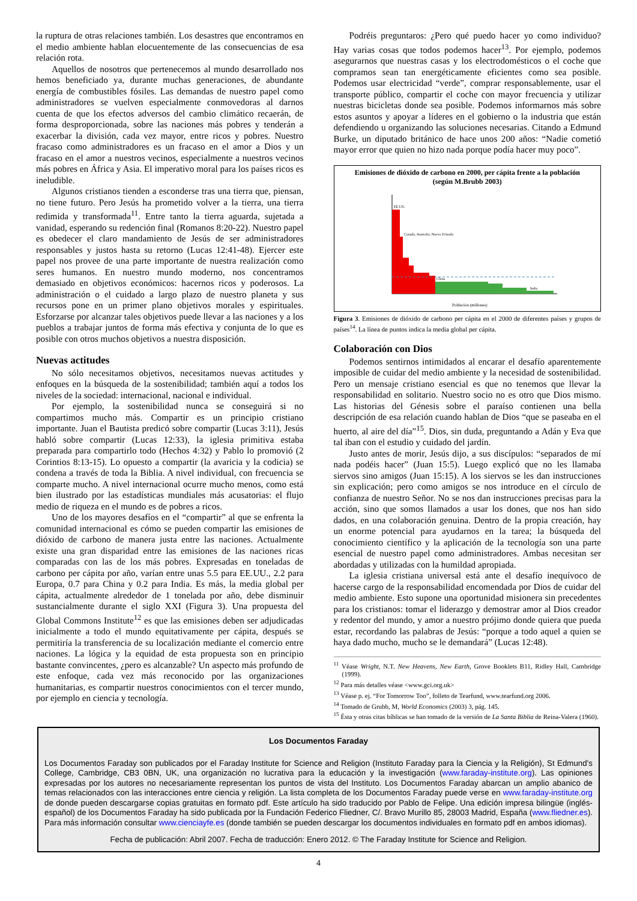la ruptura de otras relaciones también. Los desastres que encontramos en el medio ambiente hablan elocuentemente de las consecuencias de esa relación rota.
Aquellos de nosotros que pertenecemos al mundo desarrollado nos hemos beneficiado ya, durante muchas generaciones, de abundante energía de combustibles fósiles. Las demandas de nuestro papel como administradores se vuelven especialmente conmovedoras al darnos cuenta de que los efectos adversos del cambio climático recaerán, de forma desproporcionada, sobre las naciones más pobres y tenderán a exacerbar la división, cada vez mayor, entre ricos y pobres. Nuestro fracaso como administradores es un fracaso en el amor a Dios y un fracaso en el amor a nuestros vecinos, especialmente a nuestros vecinos más pobres en África y Asia. El imperativo moral para los países ricos es ineludible.
Algunos cristianos tienden a esconderse tras una tierra que, piensan, no tiene futuro. Pero Jesús ha prometido volver a la tierra, una tierra redimida y transformada<sup>11</sup>. Entre tanto la tierra aguarda, sujetada a vanidad, esperando su redención final (Romanos 8:20-22). Nuestro papel es obedecer el claro mandamiento de Jesús de ser administradores responsables y justos hasta su retorno (Lucas 12:41-48). Ejercer este papel nos provee de una parte importante de nuestra realización como seres humanos. En nuestro mundo moderno, nos concentramos demasiado en objetivos económicos: hacernos ricos y poderosos. La administración o el cuidado a largo plazo de nuestro planeta y sus recursos pone en un primer plano objetivos morales y espirituales. Esforzarse por alcanzar tales objetivos puede llevar a las naciones y a los pueblos a trabajar juntos de forma más efectiva y conjunta de lo que es posible con otros muchos objetivos a nuestra disposición.
Nuevas actitudes
No sólo necesitamos objetivos, necesitamos nuevas actitudes y enfoques en la búsqueda de la sostenibilidad; también aquí a todos los niveles de la sociedad: internacional, nacional e individual.
Por ejemplo, la sostenibilidad nunca se conseguirá si no compartimos mucho más. Compartir es un principio cristiano importante. Juan el Bautista predicó sobre compartir (Lucas 3:11), Jesús habló sobre compartir (Lucas 12:33), la iglesia primitiva estaba preparada para compartirlo todo (Hechos 4:32) y Pablo lo promovió (2 Corintios 8:13-15). Lo opuesto a compartir (la avaricia y la codicia) se condena a través de toda la Biblia. A nivel individual, con frecuencia se comparte mucho. A nivel internacional ocurre mucho menos, como está bien ilustrado por las estadísticas mundiales más acusatorias: el flujo medio de riqueza en el mundo es de pobres a ricos.
Uno de los mayores desafíos en el “compartir” al que se enfrenta la comunidad internacional es cómo se pueden compartir las emisiones de dióxido de carbono de manera justa entre las naciones. Actualmente existe una gran disparidad entre las emisiones de las naciones ricas comparadas con las de los más pobres. Expresadas en toneladas de carbono per cápita por año, varían entre unas 5.5 para EE.UU., 2.2 para Europa, 0.7 para China y 0.2 para India. Es más, la media global per cápita, actualmente alrededor de 1 tonelada por año, debe disminuir sustancialmente durante el siglo XXI (Figura 3). Una propuesta del Global Commons Institute<sup>12</sup> es que las emisiones deben ser adjudicadas inicialmente a todo el mundo equitativamente per cápita, después se permitiría la transferencia de su localización mediante el comercio entre naciones. La lógica y la equidad de esta propuesta son en principio bastante convincentes, ¿pero es alcanzable? Un aspecto más profundo de este enfoque, cada vez más reconocido por las organizaciones humanitarias, es compartir nuestros conocimientos con el tercer mundo, por ejemplo en ciencia y tecnología.
Podréis preguntaros: ¿Pero qué puedo hacer yo como individuo? Hay varias cosas que todos podemos hacer<sup>13</sup>. Por ejemplo, podemos asegurarnos que nuestras casas y los electrodomésticos o el coche que compramos sean tan energéticamente eficientes como sea posible. Podemos usar electricidad “verde”, comprar responsablemente, usar el transporte público, compartir el coche con mayor frecuencia y utilizar nuestras bicicletas donde sea posible. Podemos informarnos más sobre estos asuntos y apoyar a líderes en el gobierno o la industria que están defendiendo u organizando las soluciones necesarias. Citando a Edmund Burke, un diputado británico de hace unos 200 años: “Nadie cometió mayor error que quien no hizo nada porque podía hacer muy poco”.
Emisiones de dióxido de carbono en 2000, per cápita frente a la población
(según M.Brubb 2003)
EE.UU.
Canada, Australia, Nueva Zelanda
China
India
Población (millones)
Figura 3. Emisiones de dióxido de carbono per cápita en el 2000 de diferentes países y grupos de países<sup>14</sup>. La línea de puntos indica la media global per cápita.
Colaboración con Dios
Podemos sentirnos intimidados al encarar el desafío aparentemente imposible de cuidar del medio ambiente y la necesidad de sostenibilidad. Pero un mensaje cristiano esencial es que no tenemos que llevar la responsabilidad en solitario. Nuestro socio no es otro que Dios mismo. Las historias del Génesis sobre el paraíso contienen una bella descripción de esa relación cuando hablan de Dios “que se paseaba en el huerto, al aire del día”<sup>15</sup>. Dios, sin duda, preguntando a Adán y Eva que tal iban con el estudio y cuidado del jardín.
Justo antes de morir, Jesús dijo, a sus discípulos: “separados de mí nada podéis hacer” (Juan 15:5). Luego explicó que no les llamaba siervos sino amigos (Juan 15:15). A los siervos se les dan instrucciones sin explicación; pero como amigos se nos introduce en el círculo de confianza de nuestro Señor. No se nos dan instrucciones precisas para la acción, sino que somos llamados a usar los dones, que nos han sido dados, en una colaboración genuina. Dentro de la propia creación, hay un enorme potencial para ayudarnos en la tarea; la búsqueda del conocimiento científico y la aplicación de la tecnología son una parte esencial de nuestro papel como administradores. Ambas necesitan ser abordadas y utilizadas con la humildad apropiada.
La iglesia cristiana universal está ante el desafío inequívoco de hacerse cargo de la responsabilidad encomendada por Dios de cuidar del medio ambiente. Esto supone una oportunidad misionera sin precedentes para los cristianos: tomar el liderazgo y demostrar amor al Dios creador y redentor del mundo, y amor a nuestro prójimo donde quiera que pueda estar, recordando las palabras de Jesús: “porque a todo aquel a quien se haya dado mucho, mucho se le demandará” (Lucas 12:48).
<sup>11</sup> Véase Wright, N.T. New Heavens, New Earth, Grove Booklets B11, Ridley Hall, Cambridge (1999).
<sup>12</sup> Para más detalles véase <www.gci.org.uk>
<sup>13</sup> Véase p. ej. “For Tomorrow Too”, folleto de Tearfund, www.tearfund.org 2006.
<sup>14</sup> Tomado de Grubb, M, World Economics (2003) 3, pág. 145.
<sup>15</sup> Ésta y otras citas bíblicas se han tomado de la versión de La Santa Biblia de Reina-Valera (1960).
Los Documentos Faraday
Los Documentos Faraday son publicados por el Faraday Institute for Science and Religion (Instituto Faraday para la Ciencia y la Religión), St Edmund’s College, Cambridge, CB3 0BN, UK, una organización no lucrativa para la educación y la investigación (www.faraday-institute.org). Las opiniones expresadas por los autores no necesariamente representan los puntos de vista del Instituto. Los Documentos Faraday abarcan un amplio abanico de temas relacionados con las interacciones entre ciencia y religión. La lista completa de los Documentos Faraday puede verse en www.faraday-institute.org de donde pueden descargarse copias gratuitas en formato pdf. Este artículo ha sido traducido por Pablo de Felipe. Una edición impresa bilingüe (inglés-español) de los Documentos Faraday ha sido publicada por la Fundación Federico Fliedner, C/. Bravo Murillo 85, 28003 Madrid, España (www.fliedner.es). Para más información consultar www.cienciayfe.es (donde también se pueden descargar los documentos individuales en formato pdf en ambos idiomas).
Fecha de publicación: Abril 2007. Fecha de traducción: Enero 2012. © The Faraday Institute for Science and Religion.
4